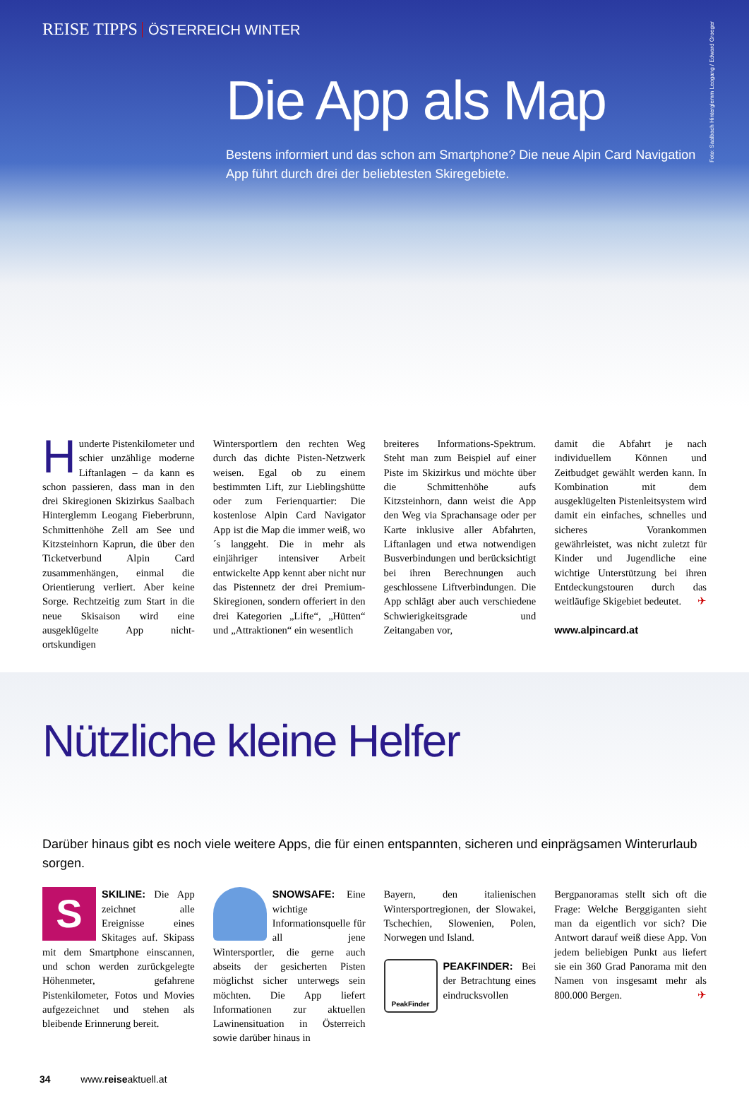REISE TIPPS ÖSTERREICH WINTER
Foto: Saalbach Hinterglemm Leogang / Edward Groeger
Die App als Map
Bestens informiert und das schon am Smartphone? Die neue Alpin Card Navigation App führt durch drei der beliebtesten Skiregebiete.
Hunderte Pistenkilometer und schier unzählige moderne Liftanlagen – da kann es schon passieren, dass man in den drei Skiregionen Skizirkus Saalbach Hinterglemm Leogang Fieberbrunn, Schmittenhöhe Zell am See und Kitzsteinhorn Kaprun, die über den Ticketverbund Alpin Card zusammenhängen, einmal die Orientierung verliert. Aber keine Sorge. Rechtzeitig zum Start in die neue Skisaison wird eine ausgeklügelte App nicht-ortskundigen
Wintersportlern den rechten Weg durch das dichte Pisten-Netzwerk weisen. Egal ob zu einem bestimmten Lift, zur Lieblingshütte oder zum Ferienquartier: Die kostenlose Alpin Card Navigator App ist die Map die immer weiß, wo´s langgeht. Die in mehr als einjähriger intensiver Arbeit entwickelte App kennt aber nicht nur das Pistennetz der drei Premium-Skiregionen, sondern offeriert in den drei Kategorien „Lifte“, „Hütten“ und „Attraktionen“ ein wesentlich
breiteres Informations-Spektrum. Steht man zum Beispiel auf einer Piste im Skizirkus und möchte über die Schmittenhöhe aufs Kitzsteinhorn, dann weist die App den Weg via Sprachansage oder per Karte inklusive aller Abfahrten, Liftanlagen und etwa notwendigen Busverbindungen und berücksichtigt bei ihren Berechnungen auch geschlossene Liftverbindungen. Die App schlägt aber auch verschiedene Schwierigkeitsgrade und Zeitangaben vor,
damit die Abfahrt je nach individuellem Können und Zeitbudget gewählt werden kann. In Kombination mit dem ausgeklügelten Pistenleitsystem wird damit ein einfaches, schnelles und sicheres Vorankommen gewährleistet, was nicht zuletzt für Kinder und Jugendliche eine wichtige Unterstützung bei ihren Entdeckungstouren durch das weitläufige Skigebiet bedeutet. ✈
www.alpincard.at
Nützliche kleine Helfer
Darüber hinaus gibt es noch viele weitere Apps, die für einen entspannten, sicheren und einprägsamen Winterurlaub sorgen.
S
SKILINE: Die App zeichnet alle Ereignisse eines Skitages auf. Skipass mit dem Smartphone einscannen, und schon werden zurückgelegte Höhenmeter, gefahrene Pistenkilometer, Fotos und Movies aufgezeichnet und stehen als bleibende Erinnerung bereit.
SNOWSAFE: Eine wichtige Informationsquelle für all jene Wintersportler, die gerne auch abseits der gesicherten Pisten möglichst sicher unterwegs sein möchten. Die App liefert Informationen zur aktuellen Lawinensituation in Österreich sowie darüber hinaus in
Bayern, den italienischen Wintersportregionen, der Slowakei, Tschechien, Slowenien, Polen, Norwegen und Island.
PeakFinder
PEAKFINDER: Bei der Betrachtung eines eindrucksvollen
Bergpanoramas stellt sich oft die Frage: Welche Berggiganten sieht man da eigentlich vor sich? Die Antwort darauf weiß diese App. Von jedem beliebigen Punkt aus liefert sie ein 360 Grad Panorama mit den Namen von insgesamt mehr als 800.000 Bergen. ✈
34 www.reiseaktuell.at